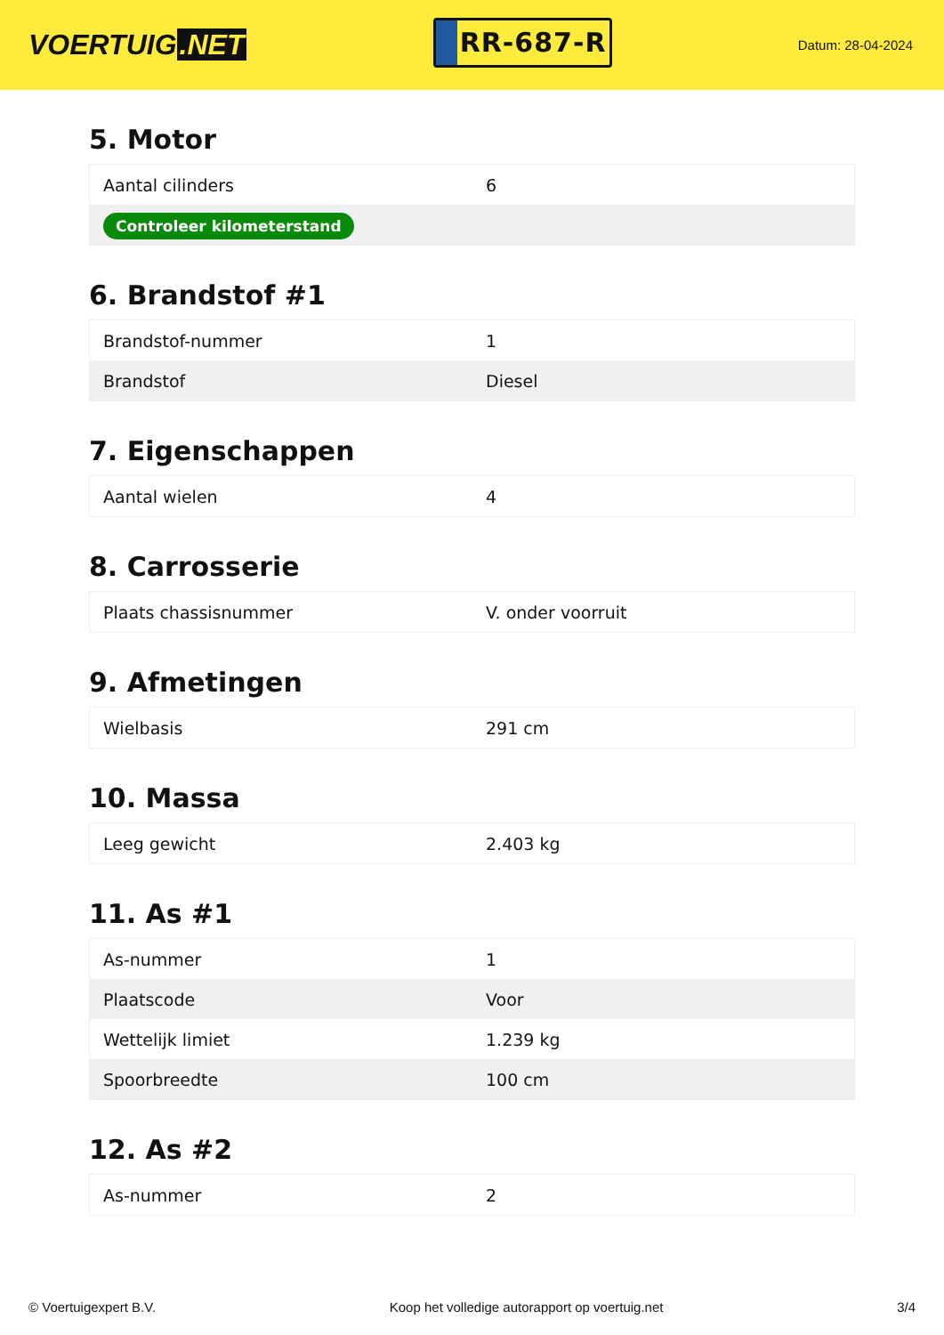VOERTUIG.NET
RR-687-R
Datum: 28-04-2024
5. Motor
| Aantal cilinders | 6 |
| Controleer kilometerstand | |
6. Brandstof #1
| Brandstof-nummer | 1 |
| Brandstof | Diesel |
7. Eigenschappen
| Aantal wielen | 4 |
8. Carrosserie
| Plaats chassisnummer | V. onder voorruit |
9. Afmetingen
| Wielbasis | 291 cm |
10. Massa
| Leeg gewicht | 2.403 kg |
11. As #1
| As-nummer | 1 |
| Plaatscode | Voor |
| Wettelijk limiet | 1.239 kg |
| Spoorbreedte | 100 cm |
12. As #2
| As-nummer | 2 |
© Voertuigexpert B.V. Koop het volledige autorapport op voertuig.net 3/4